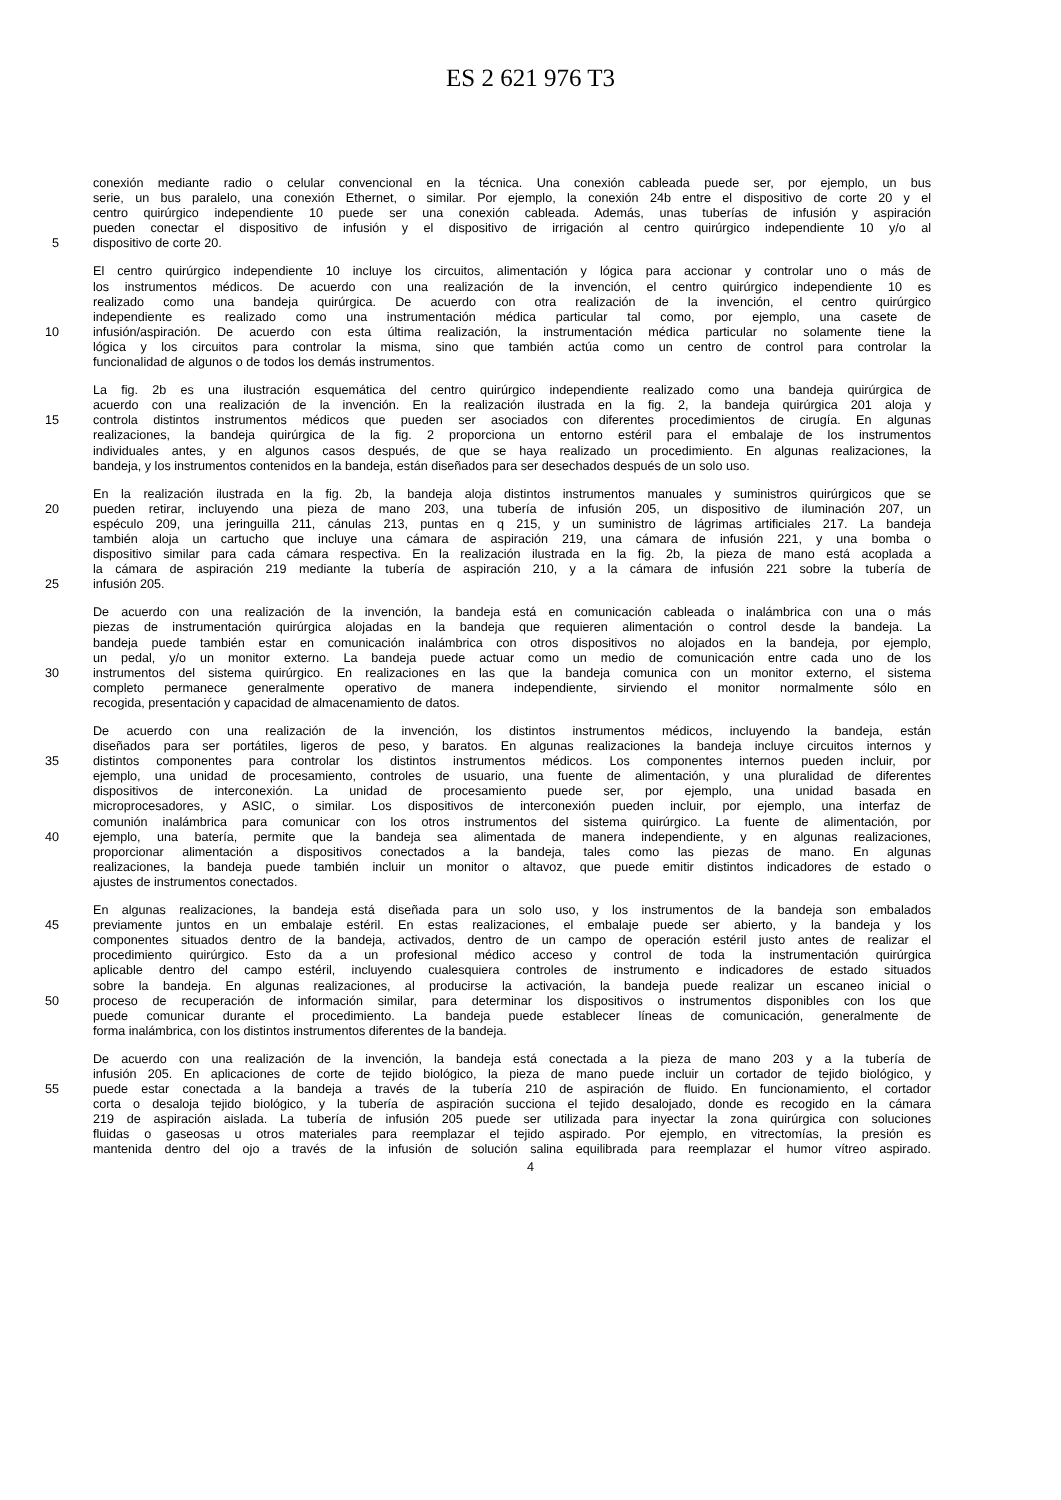ES 2 621 976 T3
conexión mediante radio o celular convencional en la técnica. Una conexión cableada puede ser, por ejemplo, un bus
serie, un bus paralelo, una conexión Ethernet, o similar. Por ejemplo, la conexión 24b entre el dispositivo de corte 20 y el
centro quirúrgico independiente 10 puede ser una conexión cableada. Además, unas tuberías de infusión y aspiración
pueden conectar el dispositivo de infusión y el dispositivo de irrigación al centro quirúrgico independiente 10 y/o al
5 dispositivo de corte 20.
El centro quirúrgico independiente 10 incluye los circuitos, alimentación y lógica para accionar y controlar uno o más de
los instrumentos médicos. De acuerdo con una realización de la invención, el centro quirúrgico independiente 10 es
realizado como una bandeja quirúrgica. De acuerdo con otra realización de la invención, el centro quirúrgico
independiente es realizado como una instrumentación médica particular tal como, por ejemplo, una casete de
10 infusión/aspiración. De acuerdo con esta última realización, la instrumentación médica particular no solamente tiene la
lógica y los circuitos para controlar la misma, sino que también actúa como un centro de control para controlar la
funcionalidad de algunos o de todos los demás instrumentos.
La fig. 2b es una ilustración esquemática del centro quirúrgico independiente realizado como una bandeja quirúrgica de
acuerdo con una realización de la invención. En la realización ilustrada en la fig. 2, la bandeja quirúrgica 201 aloja y
15 controla distintos instrumentos médicos que pueden ser asociados con diferentes procedimientos de cirugía. En algunas
realizaciones, la bandeja quirúrgica de la fig. 2 proporciona un entorno estéril para el embalaje de los instrumentos
individuales antes, y en algunos casos después, de que se haya realizado un procedimiento. En algunas realizaciones, la
bandeja, y los instrumentos contenidos en la bandeja, están diseñados para ser desechados después de un solo uso.
En la realización ilustrada en la fig. 2b, la bandeja aloja distintos instrumentos manuales y suministros quirúrgicos que se
20 pueden retirar, incluyendo una pieza de mano 203, una tubería de infusión 205, un dispositivo de iluminación 207, un
espéculo 209, una jeringuilla 211, cánulas 213, puntas en q 215, y un suministro de lágrimas artificiales 217. La bandeja
también aloja un cartucho que incluye una cámara de aspiración 219, una cámara de infusión 221, y una bomba o
dispositivo similar para cada cámara respectiva. En la realización ilustrada en la fig. 2b, la pieza de mano está acoplada a
la cámara de aspiración 219 mediante la tubería de aspiración 210, y a la cámara de infusión 221 sobre la tubería de
25 infusión 205.
De acuerdo con una realización de la invención, la bandeja está en comunicación cableada o inalámbrica con una o más
piezas de instrumentación quirúrgica alojadas en la bandeja que requieren alimentación o control desde la bandeja. La
bandeja puede también estar en comunicación inalámbrica con otros dispositivos no alojados en la bandeja, por ejemplo,
un pedal, y/o un monitor externo. La bandeja puede actuar como un medio de comunicación entre cada uno de los
30 instrumentos del sistema quirúrgico. En realizaciones en las que la bandeja comunica con un monitor externo, el sistema
completo permanece generalmente operativo de manera independiente, sirviendo el monitor normalmente sólo en
recogida, presentación y capacidad de almacenamiento de datos.
De acuerdo con una realización de la invención, los distintos instrumentos médicos, incluyendo la bandeja, están
diseñados para ser portátiles, ligeros de peso, y baratos. En algunas realizaciones la bandeja incluye circuitos internos y
35 distintos componentes para controlar los distintos instrumentos médicos. Los componentes internos pueden incluir, por
ejemplo, una unidad de procesamiento, controles de usuario, una fuente de alimentación, y una pluralidad de diferentes
dispositivos de interconexión. La unidad de procesamiento puede ser, por ejemplo, una unidad basada en
microprocesadores, y ASIC, o similar. Los dispositivos de interconexión pueden incluir, por ejemplo, una interfaz de
comunión inalámbrica para comunicar con los otros instrumentos del sistema quirúrgico. La fuente de alimentación, por
40 ejemplo, una batería, permite que la bandeja sea alimentada de manera independiente, y en algunas realizaciones,
proporcionar alimentación a dispositivos conectados a la bandeja, tales como las piezas de mano. En algunas
realizaciones, la bandeja puede también incluir un monitor o altavoz, que puede emitir distintos indicadores de estado o
ajustes de instrumentos conectados.
En algunas realizaciones, la bandeja está diseñada para un solo uso, y los instrumentos de la bandeja son embalados
45 previamente juntos en un embalaje estéril. En estas realizaciones, el embalaje puede ser abierto, y la bandeja y los
componentes situados dentro de la bandeja, activados, dentro de un campo de operación estéril justo antes de realizar el
procedimiento quirúrgico. Esto da a un profesional médico acceso y control de toda la instrumentación quirúrgica
aplicable dentro del campo estéril, incluyendo cualesquiera controles de instrumento e indicadores de estado situados
sobre la bandeja. En algunas realizaciones, al producirse la activación, la bandeja puede realizar un escaneo inicial o
50 proceso de recuperación de información similar, para determinar los dispositivos o instrumentos disponibles con los que
puede comunicar durante el procedimiento. La bandeja puede establecer líneas de comunicación, generalmente de
forma inalámbrica, con los distintos instrumentos diferentes de la bandeja.
De acuerdo con una realización de la invención, la bandeja está conectada a la pieza de mano 203 y a la tubería de
infusión 205. En aplicaciones de corte de tejido biológico, la pieza de mano puede incluir un cortador de tejido biológico, y
55 puede estar conectada a la bandeja a través de la tubería 210 de aspiración de fluido. En funcionamiento, el cortador
corta o desaloja tejido biológico, y la tubería de aspiración succiona el tejido desalojado, donde es recogido en la cámara
219 de aspiración aislada. La tubería de infusión 205 puede ser utilizada para inyectar la zona quirúrgica con soluciones
fluidas o gaseosas u otros materiales para reemplazar el tejido aspirado. Por ejemplo, en vitrectomías, la presión es
mantenida dentro del ojo a través de la infusión de solución salina equilibrada para reemplazar el humor vítreo aspirado.
4